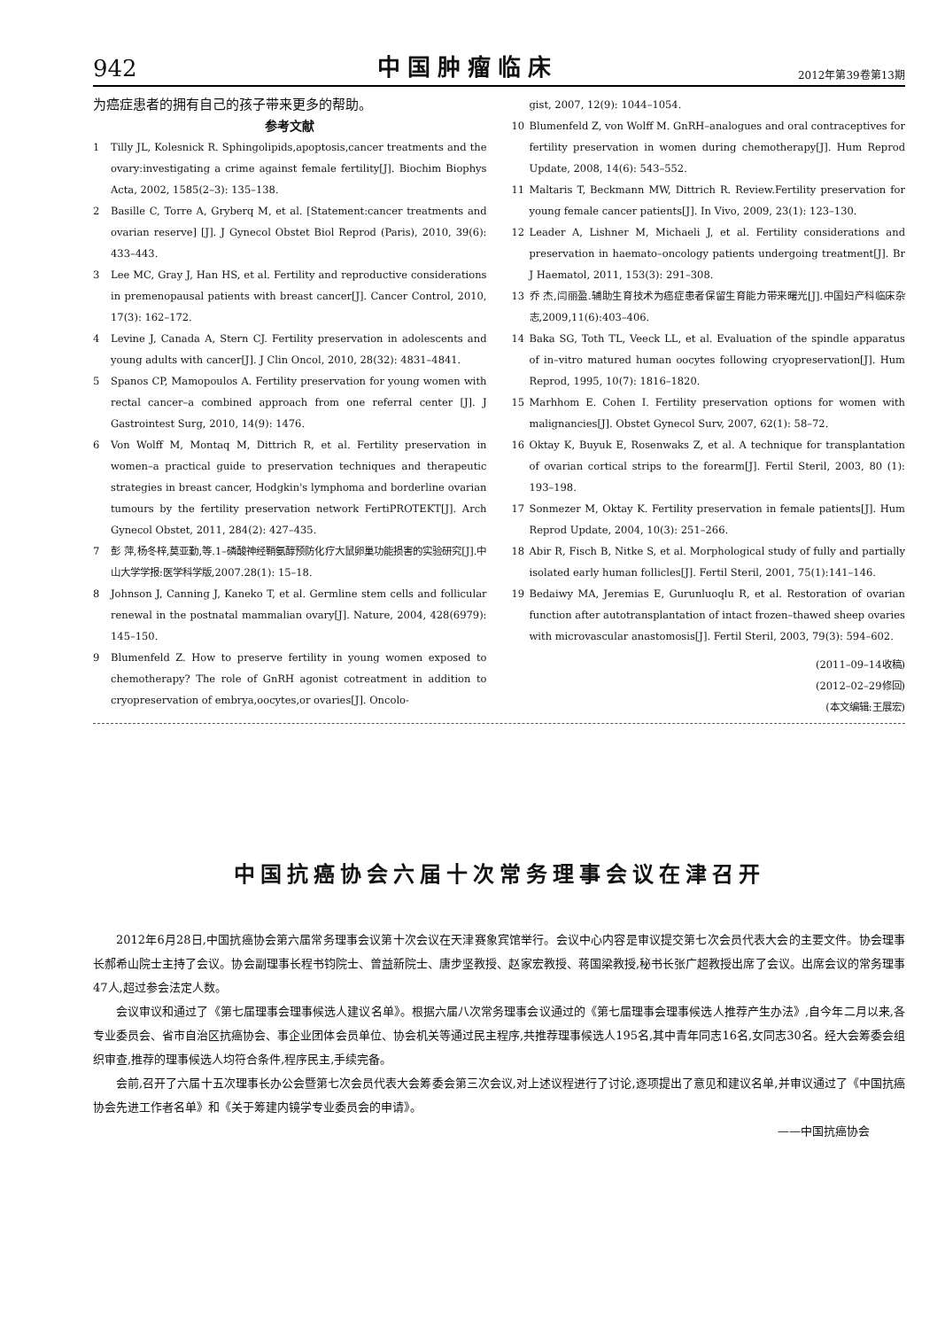942 中国肿瘤临床 2012年第39卷第13期
为癌症患者的拥有自己的孩子带来更多的帮助。
参考文献
1 Tilly JL, Kolesnick R. Sphingolipids,apoptosis,cancer treatments and the ovary:investigating a crime against female fertility[J]. Biochim Biophys Acta, 2002, 1585(2–3): 135–138.
2 Basille C, Torre A, Gryberq M, et al. [Statement:cancer treatments and ovarian reserve] [J]. J Gynecol Obstet Biol Reprod (Paris), 2010, 39(6): 433–443.
3 Lee MC, Gray J, Han HS, et al. Fertility and reproductive considerations in premenopausal patients with breast cancer[J]. Cancer Control, 2010, 17(3): 162–172.
4 Levine J, Canada A, Stern CJ. Fertility preservation in adolescents and young adults with cancer[J]. J Clin Oncol, 2010, 28(32): 4831–4841.
5 Spanos CP, Mamopoulos A. Fertility preservation for young women with rectal cancer–a combined approach from one referral center [J]. J Gastrointest Surg, 2010, 14(9): 1476.
6 Von Wolff M, Montaq M, Dittrich R, et al. Fertility preservation in women–a practical guide to preservation techniques and therapeutic strategies in breast cancer, Hodgkin's lymphoma and borderline ovarian tumours by the fertility preservation network FertiPROTEKT[J]. Arch Gynecol Obstet, 2011, 284(2): 427–435.
7 彭 萍,杨冬梓,莫亚勤,等.1–磷酸神经鞘氨醇预防化疗大鼠卵巢功能损害的实验研究[J].中山大学学报:医学科学版,2007.28(1): 15–18.
8 Johnson J, Canning J, Kaneko T, et al. Germline stem cells and follicular renewal in the postnatal mammalian ovary[J]. Nature, 2004, 428(6979): 145–150.
9 Blumenfeld Z. How to preserve fertility in young women exposed to chemotherapy? The role of GnRH agonist cotreatment in addition to cryopreservation of embrya,oocytes,or ovaries[J]. Oncolo-
gist, 2007, 12(9): 1044–1054.
10 Blumenfeld Z, von Wolff M. GnRH–analogues and oral contraceptives for fertility preservation in women during chemotherapy[J]. Hum Reprod Update, 2008, 14(6): 543–552.
11 Maltaris T, Beckmann MW, Dittrich R. Review.Fertility preservation for young female cancer patients[J]. In Vivo, 2009, 23(1): 123–130.
12 Leader A, Lishner M, Michaeli J, et al. Fertility considerations and preservation in haemato–oncology patients undergoing treatment[J]. Br J Haematol, 2011, 153(3): 291–308.
13 乔 杰,闫丽盈.辅助生育技术为癌症患者保留生育能力带来曙光[J].中国妇产科临床杂志,2009,11(6):403–406.
14 Baka SG, Toth TL, Veeck LL, et al. Evaluation of the spindle apparatus of in–vitro matured human oocytes following cryopreservation[J]. Hum Reprod, 1995, 10(7): 1816–1820.
15 Marhhom E. Cohen I. Fertility preservation options for women with malignancies[J]. Obstet Gynecol Surv, 2007, 62(1): 58–72.
16 Oktay K, Buyuk E, Rosenwaks Z, et al. A technique for transplantation of ovarian cortical strips to the forearm[J]. Fertil Steril, 2003, 80 (1): 193–198.
17 Sonmezer M, Oktay K. Fertility preservation in female patients[J]. Hum Reprod Update, 2004, 10(3): 251–266.
18 Abir R, Fisch B, Nitke S, et al. Morphological study of fully and partially isolated early human follicles[J]. Fertil Steril, 2001, 75(1):141–146.
19 Bedaiwy MA, Jeremias E, Gurunluoqlu R, et al. Restoration of ovarian function after autotransplantation of intact frozen–thawed sheep ovaries with microvascular anastomosis[J]. Fertil Steril, 2003, 79(3): 594–602.
(2011–09–14收稿)
(2012–02–29修回)
(本文编辑:王展宏)
中国抗癌协会六届十次常务理事会议在津召开
2012年6月28日,中国抗癌协会第六届常务理事会议第十次会议在天津赛象宾馆举行。会议中心内容是审议提交第七次会员代表大会的主要文件。协会理事长郝希山院士主持了会议。协会副理事长程书钧院士、曾益新院士、唐步坚教授、赵家宏教授、蒋国梁教授,秘书长张广超教授出席了会议。出席会议的常务理事47人,超过参会法定人数。
会议审议和通过了《第七届理事会理事候选人建议名单》。根据六届八次常务理事会议通过的《第七届理事会理事候选人推荐产生办法》,自今年二月以来,各专业委员会、省市自治区抗癌协会、事企业团体会员单位、协会机关等通过民主程序,共推荐理事候选人195名,其中青年同志16名,女同志30名。经大会筹委会组织审查,推荐的理事候选人均符合条件,程序民主,手续完备。
会前,召开了六届十五次理事长办公会暨第七次会员代表大会筹委会第三次会议,对上述议程进行了讨论,逐项提出了意见和建议名单,并审议通过了《中国抗癌协会先进工作者名单》和《关于筹建内镜学专业委员会的申请》。
——中国抗癌协会